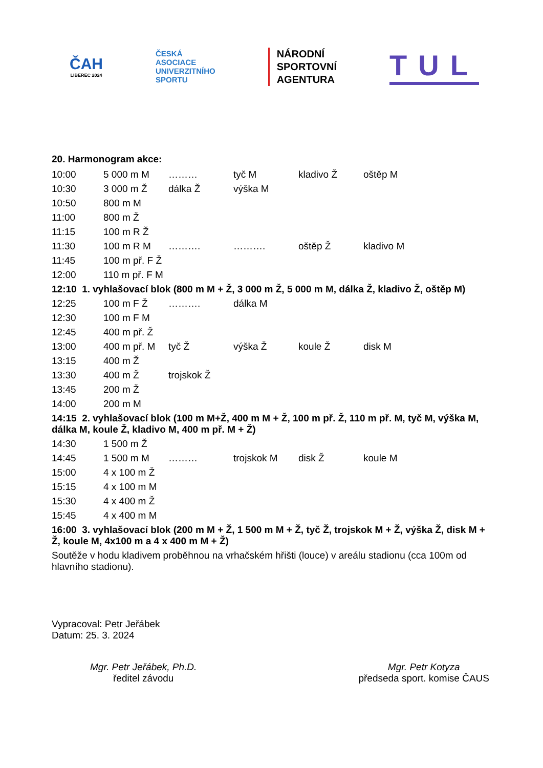ČAH
LIBEREC 2024
ČESKÁ
ASOCIACE
UNIVERZITNÍHO
SPORTU
NÁRODNÍ
SPORTOVNÍ
AGENTURA
TUL
20. Harmonogram akce:
| 10:00 | 5 000 m M | ……… | tyč M | kladivo Ž | oštěp M |
| 10:30 | 3 000 m Ž | dálka Ž | výška M | | |
| 10:50 | 800 m M | | | | |
| 11:00 | 800 m Ž | | | | |
| 11:15 | 100 m R Ž | | | | |
| 11:30 | 100 m R M | ………. | ………. | oštěp Ž | kladivo M |
| 11:45 | 100 m př. F Ž | | | | |
| 12:00 | 110 m př. F M | | | | |
| 12:10 1. vyhlašovací blok (800 m M + Ž, 3 000 m Ž, 5 000 m M, dálka Ž, kladivo Ž, oštěp M) | | | | | |
| 12:25 | 100 m F Ž | ………. | dálka M | | |
| 12:30 | 100 m F M | | | | |
| 12:45 | 400 m př. Ž | | | | |
| 13:00 | 400 m př. M | tyč Ž | výška Ž | koule Ž | disk M |
| 13:15 | 400 m Ž | | | | |
| 13:30 | 400 m Ž | trojskok Ž | | | |
| 13:45 | 200 m Ž | | | | |
| 14:00 | 200 m M | | | | |
| 14:15 2. vyhlašovací blok (100 m M+Ž, 400 m M + Ž, 100 m př. Ž, 110 m př. M, tyč M, výška M, dálka M, koule Ž, kladivo M, 400 m př. M + Ž) | | | | | |
| 14:30 | 1 500 m Ž | | | | |
| 14:45 | 1 500 m M | ……… | trojskok M | disk Ž | koule M |
| 15:00 | 4 x 100 m Ž | | | | |
| 15:15 | 4 x 100 m M | | | | |
| 15:30 | 4 x 400 m Ž | | | | |
| 15:45 | 4 x 400 m M | | | | |
| 16:00 3. vyhlašovací blok (200 m M + Ž, 1 500 m M + Ž, tyč Ž, trojskok M + Ž, výška Ž, disk M + Ž, koule M, 4x100 m a 4 x 400 m M + Ž) | | | | | |
Soutěže v hodu kladivem proběhnou na vrhačském hřišti (louce) v areálu stadionu (cca 100m od hlavního stadionu).
Vypracoval: Petr Jeřábek
Datum: 25. 3. 2024
Mgr. Petr Jeřábek, Ph.D.
ředitel závodu
Mgr. Petr Kotyza
předseda sport. komise ČAUS